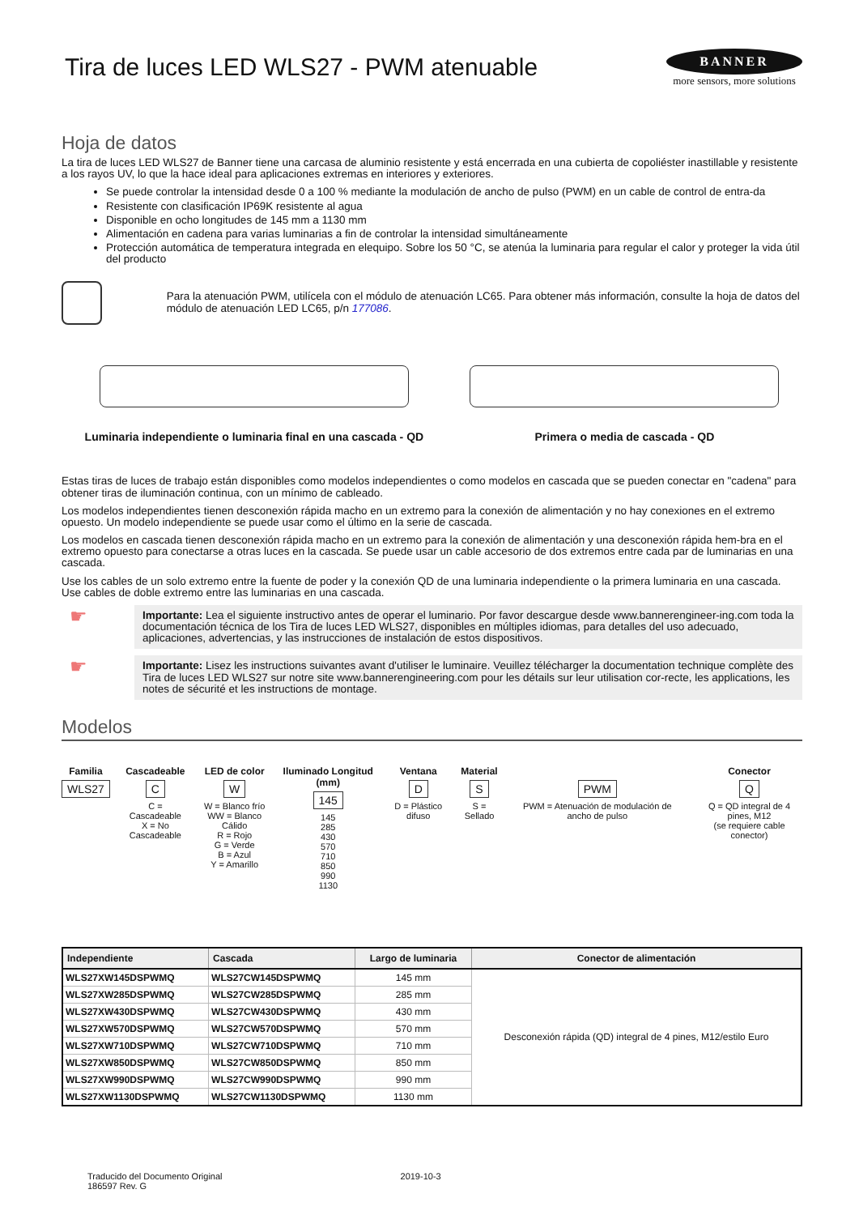Tira de luces LED WLS27 - PWM atenuable
BANNER
more sensors, more solutions
Hoja de datos
La tira de luces LED WLS27 de Banner tiene una carcasa de aluminio resistente y está encerrada en una cubierta de copoliéster inastillable y resistente a los rayos UV, lo que la hace ideal para aplicaciones extremas en interiores y exteriores.
Se puede controlar la intensidad desde 0 a 100 % mediante la modulación de ancho de pulso (PWM) en un cable de control de entra-da
Resistente con clasificación IP69K resistente al agua
Disponible en ocho longitudes de 145 mm a 1130 mm
Alimentación en cadena para varias luminarias a fin de controlar la intensidad simultáneamente
Protección automática de temperatura integrada en elequipo. Sobre los 50 °C, se atenúa la luminaria para regular el calor y proteger la vida útil del producto
Para la atenuación PWM, utilícela con el módulo de atenuación LC65. Para obtener más información, consulte la hoja de datos del módulo de atenuación LED LC65, p/n 177086.
Luminaria independiente o luminaria final en una cascada - QD
Primera o media de cascada - QD
Estas tiras de luces de trabajo están disponibles como modelos independientes o como modelos en cascada que se pueden conectar en "cadena" para obtener tiras de iluminación continua, con un mínimo de cableado.
Los modelos independientes tienen desconexión rápida macho en un extremo para la conexión de alimentación y no hay conexiones en el extremo opuesto. Un modelo independiente se puede usar como el último en la serie de cascada.
Los modelos en cascada tienen desconexión rápida macho en un extremo para la conexión de alimentación y una desconexión rápida hem-bra en el extremo opuesto para conectarse a otras luces en la cascada. Se puede usar un cable accesorio de dos extremos entre cada par de luminarias en una cascada.
Use los cables de un solo extremo entre la fuente de poder y la conexión QD de una luminaria independiente o la primera luminaria en una cascada. Use cables de doble extremo entre las luminarias en una cascada.
☛
Importante: Lea el siguiente instructivo antes de operar el luminario. Por favor descargue desde www.bannerengineer-ing.com toda la documentación técnica de los Tira de luces LED WLS27, disponibles en múltiples idiomas, para detalles del uso adecuado, aplicaciones, advertencias, y las instrucciones de instalación de estos dispositivos.
☛
Importante: Lisez les instructions suivantes avant d'utiliser le luminaire. Veuillez télécharger la documentation technique complète des Tira de luces LED WLS27 sur notre site www.bannerengineering.com pour les détails sur leur utilisation cor-recte, les applications, les notes de sécurité et les instructions de montage.
Modelos
Familia
WLS27
Cascadeable
C
C = Cascadeable
X = No Cascadeable
LED de color
W
W = Blanco frío
WW = Blanco Cálido
R = Rojo
G = Verde
B = Azul
Y = Amarillo
Iluminado Longitud (mm)
145
145
285
430
570
710
850
990
1130
Ventana
D
D = Plástico difuso
Material
S
S = Sellado
PWM
PWM = Atenuación de modulación de ancho de pulso
Conector
Q
Q = QD integral de 4 pines, M12
(se requiere cable conector)
| Independiente | Cascada | Largo de luminaria | Conector de alimentación |
| --- | --- | --- | --- |
| WLS27XW145DSPWMQ | WLS27CW145DSPWMQ | 145 mm | Desconexión rápida (QD) integral de 4 pines, M12/estilo Euro |
| WLS27XW285DSPWMQ | WLS27CW285DSPWMQ | 285 mm | |
| WLS27XW430DSPWMQ | WLS27CW430DSPWMQ | 430 mm | |
| WLS27XW570DSPWMQ | WLS27CW570DSPWMQ | 570 mm | |
| WLS27XW710DSPWMQ | WLS27CW710DSPWMQ | 710 mm | |
| WLS27XW850DSPWMQ | WLS27CW850DSPWMQ | 850 mm | |
| WLS27XW990DSPWMQ | WLS27CW990DSPWMQ | 990 mm | |
| WLS27XW1130DSPWMQ | WLS27CW1130DSPWMQ | 1130 mm | |
Traducido del Documento Original
186597 Rev. G
2019-10-3